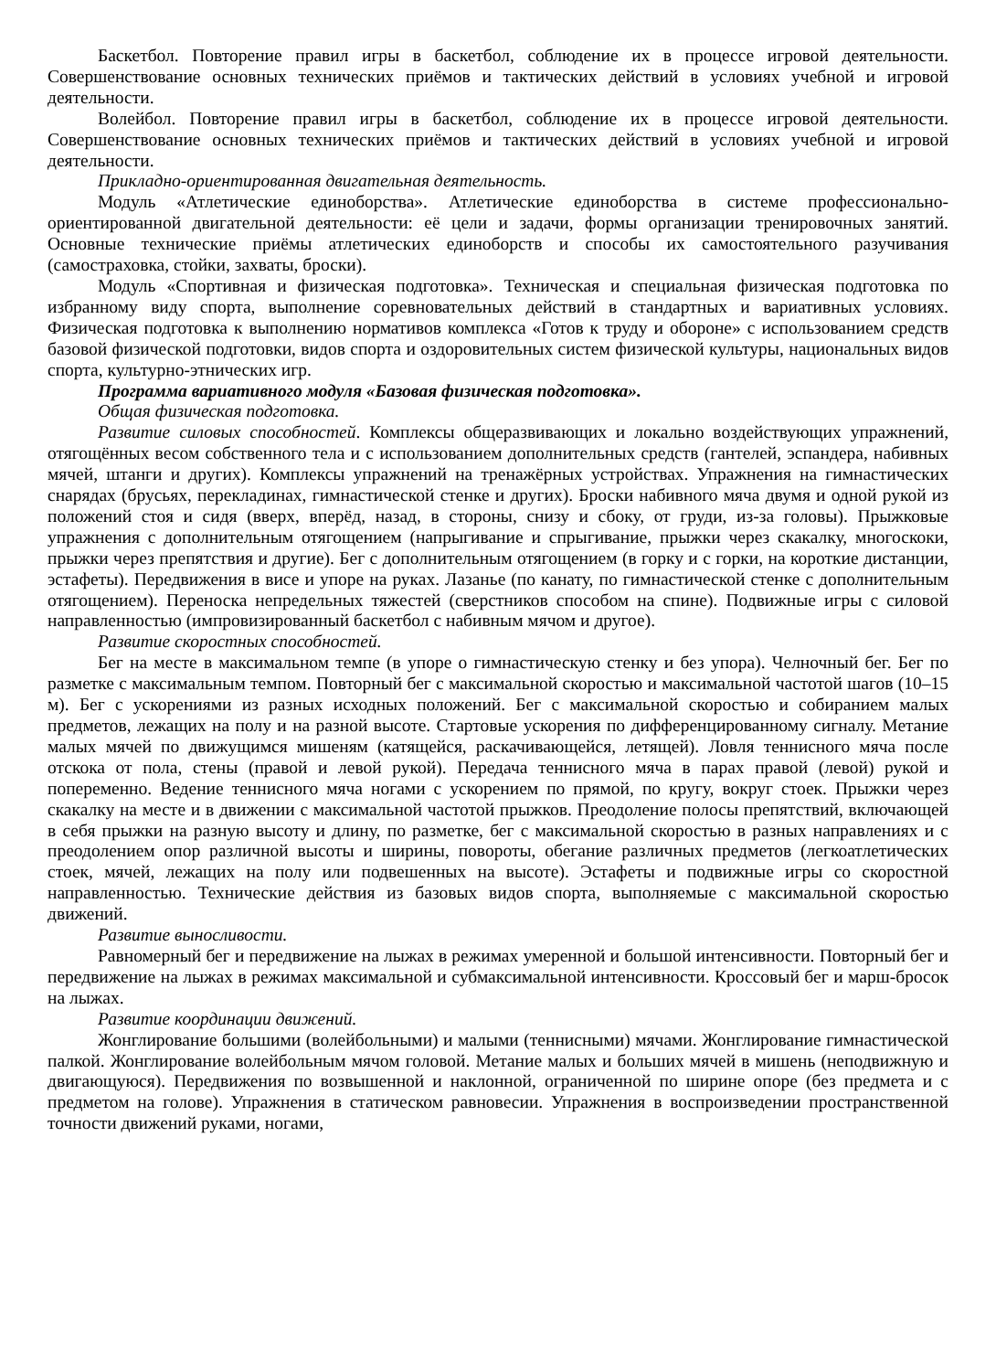Баскетбол. Повторение правил игры в баскетбол, соблюдение их в процессе игровой деятельности. Совершенствование основных технических приёмов и тактических действий в условиях учебной и игровой деятельности.
Волейбол. Повторение правил игры в баскетбол, соблюдение их в процессе игровой деятельности. Совершенствование основных технических приёмов и тактических действий в условиях учебной и игровой деятельности.
Прикладно-ориентированная двигательная деятельность.
Модуль «Атлетические единоборства». Атлетические единоборства в системе профессионально-ориентированной двигательной деятельности: её цели и задачи, формы организации тренировочных занятий. Основные технические приёмы атлетических единоборств и способы их самостоятельного разучивания (самостраховка, стойки, захваты, броски).
Модуль «Спортивная и физическая подготовка». Техническая и специальная физическая подготовка по избранному виду спорта, выполнение соревновательных действий в стандартных и вариативных условиях. Физическая подготовка к выполнению нормативов комплекса «Готов к труду и обороне» с использованием средств базовой физической подготовки, видов спорта и оздоровительных систем физической культуры, национальных видов спорта, культурно-этнических игр.
Программа вариативного модуля «Базовая физическая подготовка».
Общая физическая подготовка.
Развитие силовых способностей. Комплексы общеразвивающих и локально воздействующих упражнений, отягощённых весом собственного тела и с использованием дополнительных средств (гантелей, эспандера, набивных мячей, штанги и других). Комплексы упражнений на тренажёрных устройствах. Упражнения на гимнастических снарядах (брусьях, перекладинах, гимнастической стенке и других). Броски набивного мяча двумя и одной рукой из положений стоя и сидя (вверх, вперёд, назад, в стороны, снизу и сбоку, от груди, из-за головы). Прыжковые упражнения с дополнительным отягощением (напрыгивание и спрыгивание, прыжки через скакалку, многоскоки, прыжки через препятствия и другие). Бег с дополнительным отягощением (в горку и с горки, на короткие дистанции, эстафеты). Передвижения в висе и упоре на руках. Лазанье (по канату, по гимнастической стенке с дополнительным отягощением). Переноска непредельных тяжестей (сверстников способом на спине). Подвижные игры с силовой направленностью (импровизированный баскетбол с набивным мячом и другое).
Развитие скоростных способностей.
Бег на месте в максимальном темпе (в упоре о гимнастическую стенку и без упора). Челночный бег. Бег по разметке с максимальным темпом. Повторный бег с максимальной скоростью и максимальной частотой шагов (10–15 м). Бег с ускорениями из разных исходных положений. Бег с максимальной скоростью и собиранием малых предметов, лежащих на полу и на разной высоте. Стартовые ускорения по дифференцированному сигналу. Метание малых мячей по движущимся мишеням (катящейся, раскачивающейся, летящей). Ловля теннисного мяча после отскока от пола, стены (правой и левой рукой). Передача теннисного мяча в парах правой (левой) рукой и попеременно. Ведение теннисного мяча ногами с ускорением по прямой, по кругу, вокруг стоек. Прыжки через скакалку на месте и в движении с максимальной частотой прыжков. Преодоление полосы препятствий, включающей в себя прыжки на разную высоту и длину, по разметке, бег с максимальной скоростью в разных направлениях и с преодолением опор различной высоты и ширины, повороты, обегание различных предметов (легкоатлетических стоек, мячей, лежащих на полу или подвешенных на высоте). Эстафеты и подвижные игры со скоростной направленностью. Технические действия из базовых видов спорта, выполняемые с максимальной скоростью движений.
Развитие выносливости.
Равномерный бег и передвижение на лыжах в режимах умеренной и большой интенсивности. Повторный бег и передвижение на лыжах в режимах максимальной и субмаксимальной интенсивности. Кроссовый бег и марш-бросок на лыжах.
Развитие координации движений.
Жонглирование большими (волейбольными) и малыми (теннисными) мячами. Жонглирование гимнастической палкой. Жонглирование волейбольным мячом головой. Метание малых и больших мячей в мишень (неподвижную и двигающуюся). Передвижения по возвышенной и наклонной, ограниченной по ширине опоре (без предмета и с предметом на голове). Упражнения в статическом равновесии. Упражнения в воспроизведении пространственной точности движений руками, ногами,